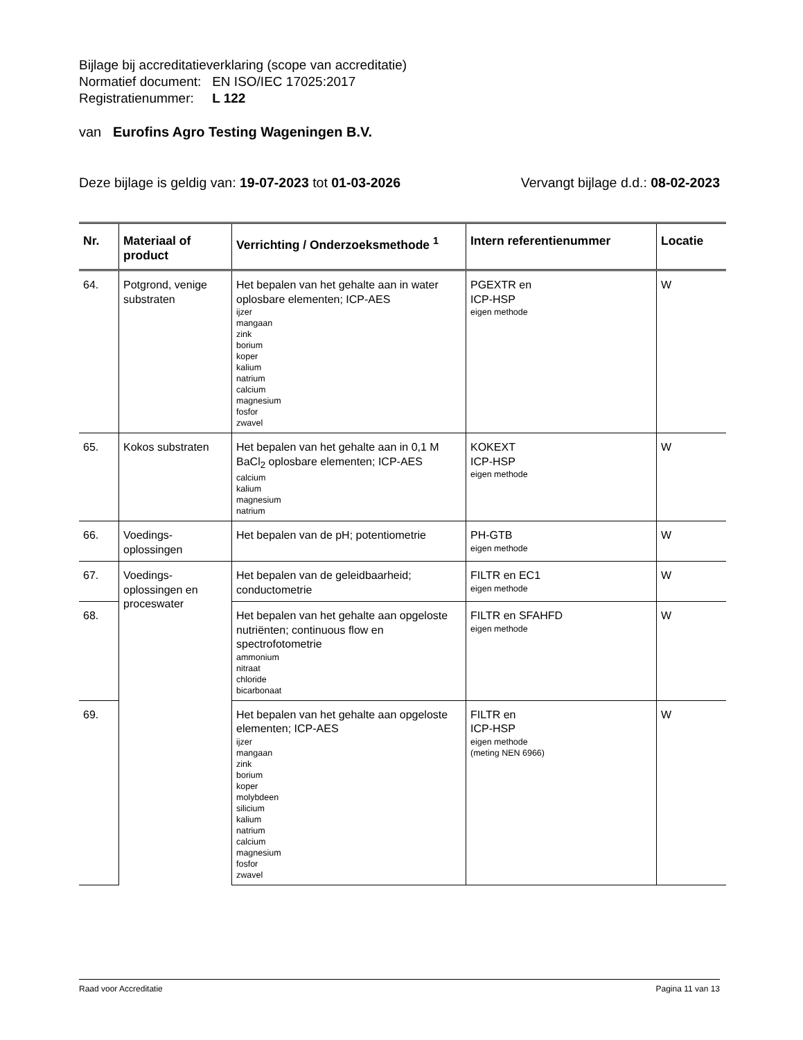Bijlage bij accreditatieverklaring (scope van accreditatie)
Normatief document: EN ISO/IEC 17025:2017
Registratienummer: L 122
van Eurofins Agro Testing Wageningen B.V.
Deze bijlage is geldig van: 19-07-2023 tot 01-03-2026 Vervangt bijlage d.d.: 08-02-2023
| Nr. | Materiaal of product | Verrichting / Onderzoeksmethode <sup>1</sup> | Intern referentienummer | Locatie |
| --- | --- | --- | --- | --- |
| 64. | Potgrond, venige substraten | Het bepalen van het gehalte aan in water oplosbare elementen; ICP-AES ijzer mangaan zink borium koper kalium natrium calcium magnesium fosfor zwavel | PGEXTR en ICP-HSP eigen methode | W |
| 65. | Kokos substraten | Het bepalen van het gehalte aan in 0,1 M BaCl<sub>2</sub> oplosbare elementen; ICP-AES calcium kalium magnesium natrium | KOKEXT ICP-HSP eigen methode | W |
| 66. | Voedings-oplossingen | Het bepalen van de pH; potentiometrie | PH-GTB eigen methode | W |
| 67. | Voedings-oplossingen en proceswater | Het bepalen van de geleidbaarheid; conductometrie | FILTR en EC1 eigen methode | W |
| 68. | | Het bepalen van het gehalte aan opgeloste nutriënten; continuous flow en spectrofotometrie ammonium nitraat chloride bicarbonaat | FILTR en SFAHFD eigen methode | W |
| 69. | | Het bepalen van het gehalte aan opgeloste elementen; ICP-AES ijzer mangaan zink borium koper molybdeen silicium kalium natrium calcium magnesium fosfor zwavel | FILTR en ICP-HSP eigen methode (meting NEN 6966) | W |
Raad voor Accreditatie Pagina 11 van 13